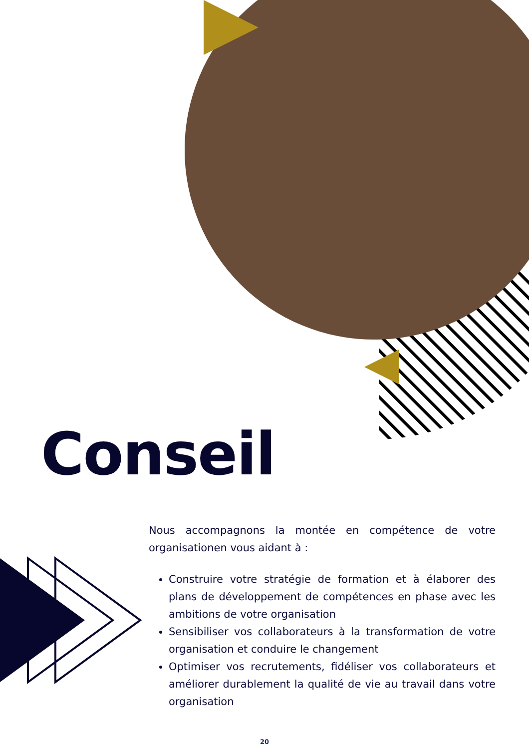Conseil
Nous accompagnons la montée en compétence de votre organisationen vous aidant à :
Construire votre stratégie de formation et à élaborer des plans de développement de compétences en phase avec les ambitions de votre organisation
Sensibiliser vos collaborateurs à la transformation de votre organisation et conduire le changement
Optimiser vos recrutements, fidéliser vos collaborateurs et améliorer durablement la qualité de vie au travail dans votre organisation
20